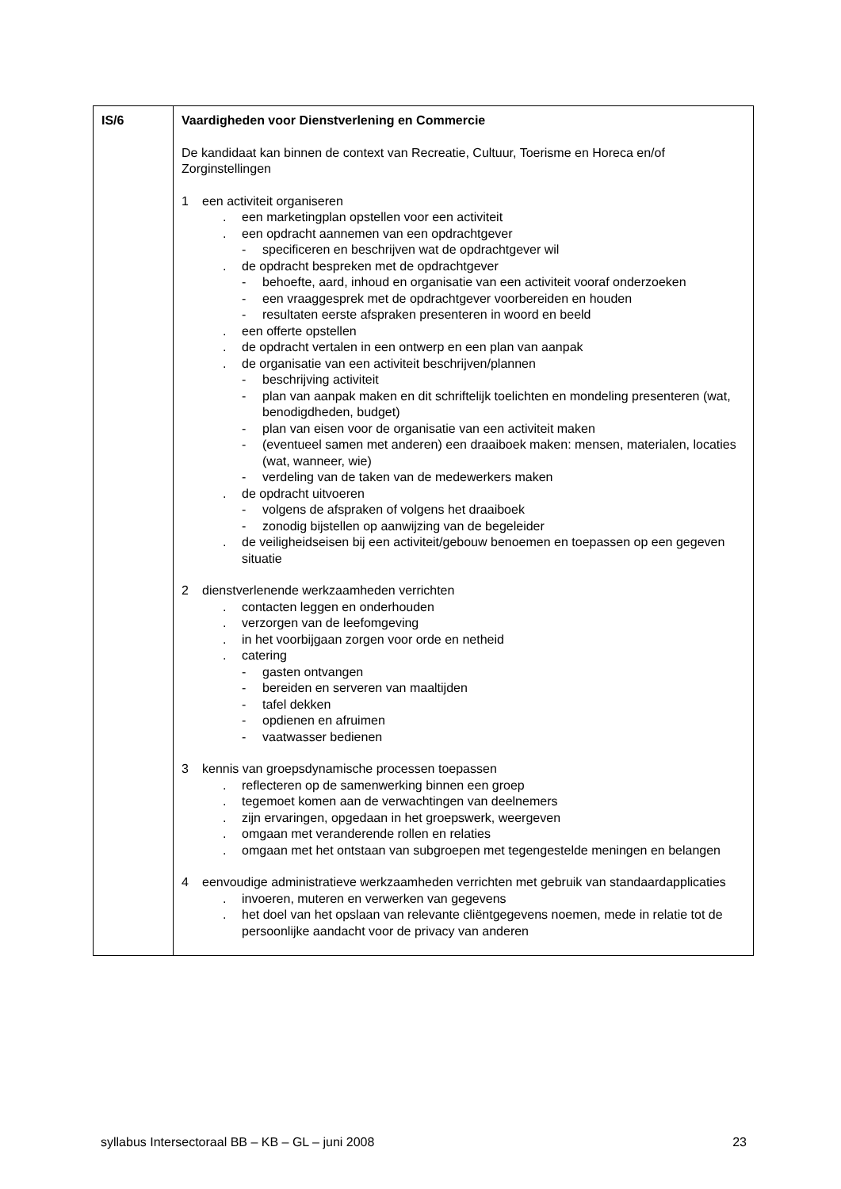| IS/6 | Vaardigheden voor Dienstverlening en Commercie De kandidaat kan binnen de context van Recreatie, Cultuur, Toerisme en Horeca en/of Zorginstellingen 1 een activiteit organiseren . een marketingplan opstellen voor een activiteit . een opdracht aannemen van een opdrachtgever - specificeren en beschrijven wat de opdrachtgever wil . de opdracht bespreken met de opdrachtgever - behoefte, aard, inhoud en organisatie van een activiteit vooraf onderzoeken - een vraaggesprek met de opdrachtgever voorbereiden en houden - resultaten eerste afspraken presenteren in woord en beeld . een offerte opstellen . de opdracht vertalen in een ontwerp en een plan van aanpak . de organisatie van een activiteit beschrijven/plannen - beschrijving activiteit - plan van aanpak maken en dit schriftelijk toelichten en mondeling presenteren (wat, benodigdheden, budget) - plan van eisen voor de organisatie van een activiteit maken - (eventueel samen met anderen) een draaiboek maken: mensen, materialen, locaties (wat, wanneer, wie) - verdeling van de taken van de medewerkers maken . de opdracht uitvoeren - volgens de afspraken of volgens het draaiboek - zonodig bijstellen op aanwijzing van de begeleider . de veiligheidseisen bij een activiteit/gebouw benoemen en toepassen op een gegeven situatie 2 dienstverlenende werkzaamheden verrichten . contacten leggen en onderhouden . verzorgen van de leefomgeving . in het voorbijgaan zorgen voor orde en netheid . catering - gasten ontvangen - bereiden en serveren van maaltijden - tafel dekken - opdienen en afruimen - vaatwasser bedienen 3 kennis van groepsdynamische processen toepassen . reflecteren op de samenwerking binnen een groep . tegemoet komen aan de verwachtingen van deelnemers . zijn ervaringen, opgedaan in het groepswerk, weergeven . omgaan met veranderende rollen en relaties . omgaan met het ontstaan van subgroepen met tegengestelde meningen en belangen 4 eenvoudige administratieve werkzaamheden verrichten met gebruik van standaardapplicaties . invoeren, muteren en verwerken van gegevens . het doel van het opslaan van relevante cliëntgegevens noemen, mede in relatie tot de persoonlijke aandacht voor de privacy van anderen |
syllabus Intersectoraal BB – KB – GL – juni 2008 23